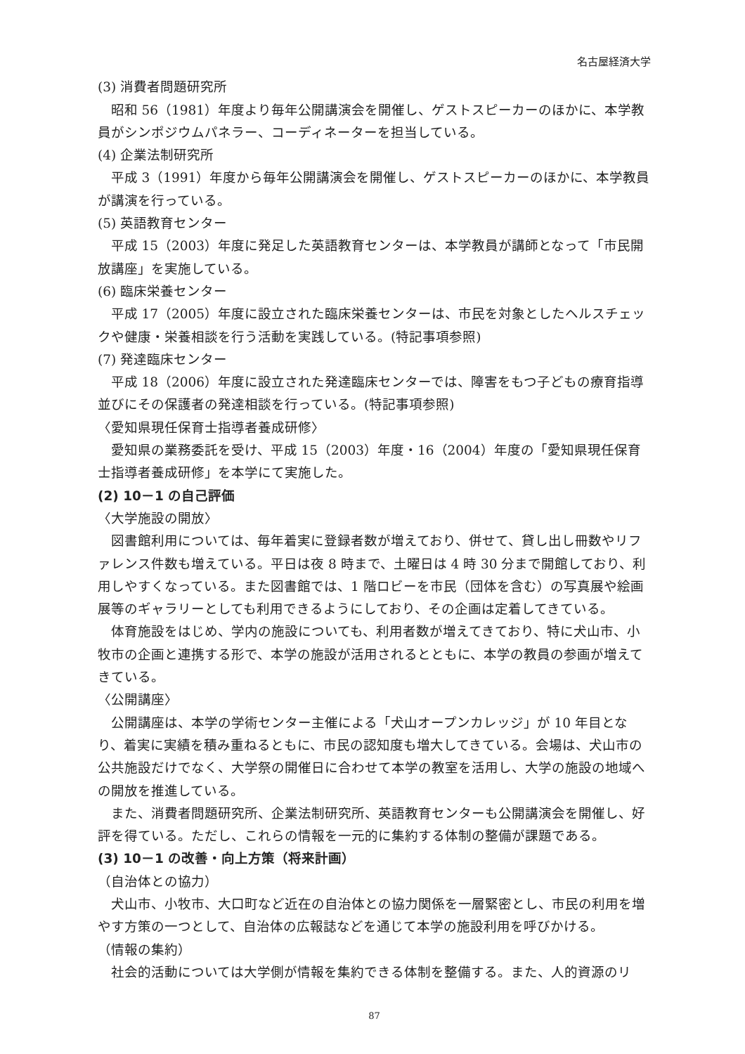名古屋経済大学
(3) 消費者問題研究所
昭和 56（1981）年度より毎年公開講演会を開催し、ゲストスピーカーのほかに、本学教員がシンポジウムパネラー、コーディネーターを担当している。
(4) 企業法制研究所
平成 3（1991）年度から毎年公開講演会を開催し、ゲストスピーカーのほかに、本学教員が講演を行っている。
(5) 英語教育センター
平成 15（2003）年度に発足した英語教育センターは、本学教員が講師となって「市民開放講座」を実施している。
(6) 臨床栄養センター
平成 17（2005）年度に設立された臨床栄養センターは、市民を対象としたヘルスチェックや健康・栄養相談を行う活動を実践している。(特記事項参照)
(7) 発達臨床センター
平成 18（2006）年度に設立された発達臨床センターでは、障害をもつ子どもの療育指導並びにその保護者の発達相談を行っている。(特記事項参照)
〈愛知県現任保育士指導者養成研修〉
愛知県の業務委託を受け、平成 15（2003）年度・16（2004）年度の「愛知県現任保育士指導者養成研修」を本学にて実施した。
(2) 10－1 の自己評価
〈大学施設の開放〉
図書館利用については、毎年着実に登録者数が増えており、併せて、貸し出し冊数やリファレンス件数も増えている。平日は夜 8 時まで、土曜日は 4 時 30 分まで開館しており、利用しやすくなっている。また図書館では、1 階ロビーを市民（団体を含む）の写真展や絵画展等のギャラリーとしても利用できるようにしており、その企画は定着してきている。
体育施設をはじめ、学内の施設についても、利用者数が増えてきており、特に犬山市、小牧市の企画と連携する形で、本学の施設が活用されるとともに、本学の教員の参画が増えてきている。
〈公開講座〉
公開講座は、本学の学術センター主催による「犬山オープンカレッジ」が 10 年目となり、着実に実績を積み重ねるともに、市民の認知度も増大してきている。会場は、犬山市の公共施設だけでなく、大学祭の開催日に合わせて本学の教室を活用し、大学の施設の地域への開放を推進している。
また、消費者問題研究所、企業法制研究所、英語教育センターも公開講演会を開催し、好評を得ている。ただし、これらの情報を一元的に集約する体制の整備が課題である。
(3) 10－1 の改善・向上方策（将来計画）
（自治体との協力）
犬山市、小牧市、大口町など近在の自治体との協力関係を一層緊密とし、市民の利用を増やす方策の一つとして、自治体の広報誌などを通じて本学の施設利用を呼びかける。
（情報の集約）
社会的活動については大学側が情報を集約できる体制を整備する。また、人的資源のリ
87